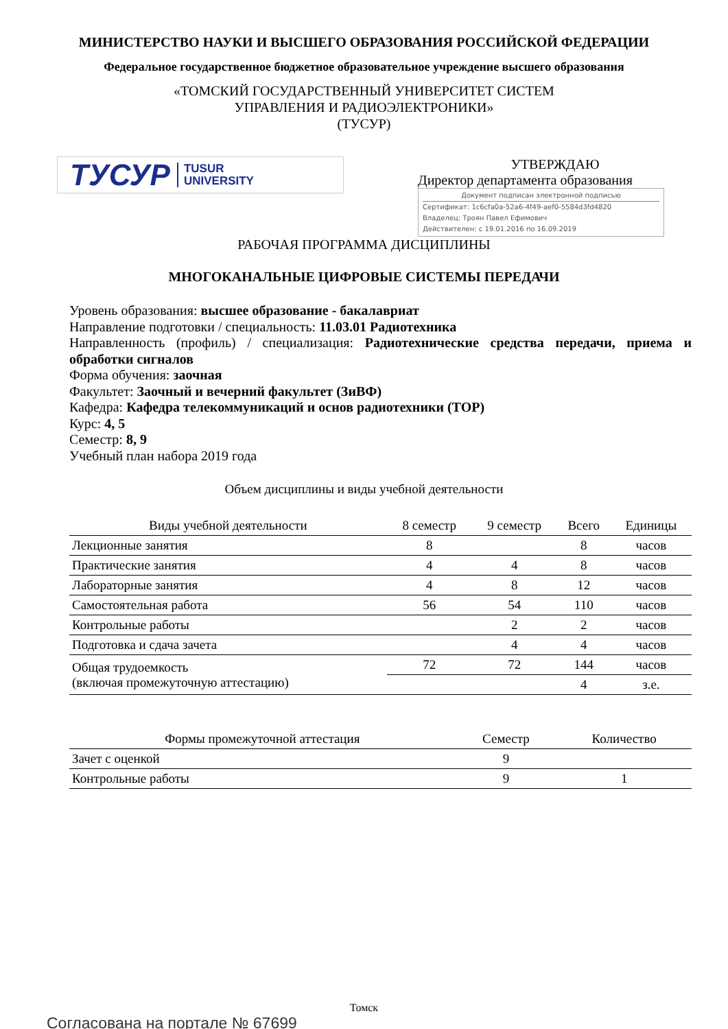МИНИСТЕРСТВО НАУКИ И ВЫСШЕГО ОБРАЗОВАНИЯ РОССИЙСКОЙ ФЕДЕРАЦИИ
Федеральное государственное бюджетное образовательное учреждение высшего образования
«ТОМСКИЙ ГОСУДАРСТВЕННЫЙ УНИВЕРСИТЕТ СИСТЕМ
УПРАВЛЕНИЯ И РАДИОЭЛЕКТРОНИКИ»
(ТУСУР)
ТУСУР TUSUR
UNIVERSITY
УТВЕРЖДАЮ
Директор департамента образования
Документ подписан электронной подписью
Сертификат: 1c6cfa0a-52a6-4f49-aef0-5584d3fd4820
Владелец: Троян Павел Ефимович
Действителен: с 19.01.2016 по 16.09.2019
РАБОЧАЯ ПРОГРАММА ДИСЦИПЛИНЫ
МНОГОКАНАЛЬНЫЕ ЦИФРОВЫЕ СИСТЕМЫ ПЕРЕДАЧИ
Уровень образования: высшее образование - бакалавриат
Направление подготовки / специальность: 11.03.01 Радиотехника
Направленность (профиль) / специализация: Радиотехнические средства передачи, приема и обработки сигналов
Форма обучения: заочная
Факультет: Заочный и вечерний факультет (ЗиВФ)
Кафедра: Кафедра телекоммуникаций и основ радиотехники (ТОР)
Курс: 4, 5
Семестр: 8, 9
Учебный план набора 2019 года
Объем дисциплины и виды учебной деятельности
| Виды учебной деятельности | 8 семестр | 9 семестр | Всего | Единицы |
| --- | --- | --- | --- | --- |
| Лекционные занятия | 8 | | 8 | часов |
| Практические занятия | 4 | 4 | 8 | часов |
| Лабораторные занятия | 4 | 8 | 12 | часов |
| Самостоятельная работа | 56 | 54 | 110 | часов |
| Контрольные работы | | 2 | 2 | часов |
| Подготовка и сдача зачета | | 4 | 4 | часов |
| Общая трудоемкость (включая промежуточную аттестацию) | 72 | 72 | 144 | часов |
| | | | 4 | з.е. |
| Формы промежуточной аттестация | Семестр | Количество |
| --- | --- | --- |
| Зачет с оценкой | 9 | |
| Контрольные работы | 9 | 1 |
Томск
Согласована на портале № 67699